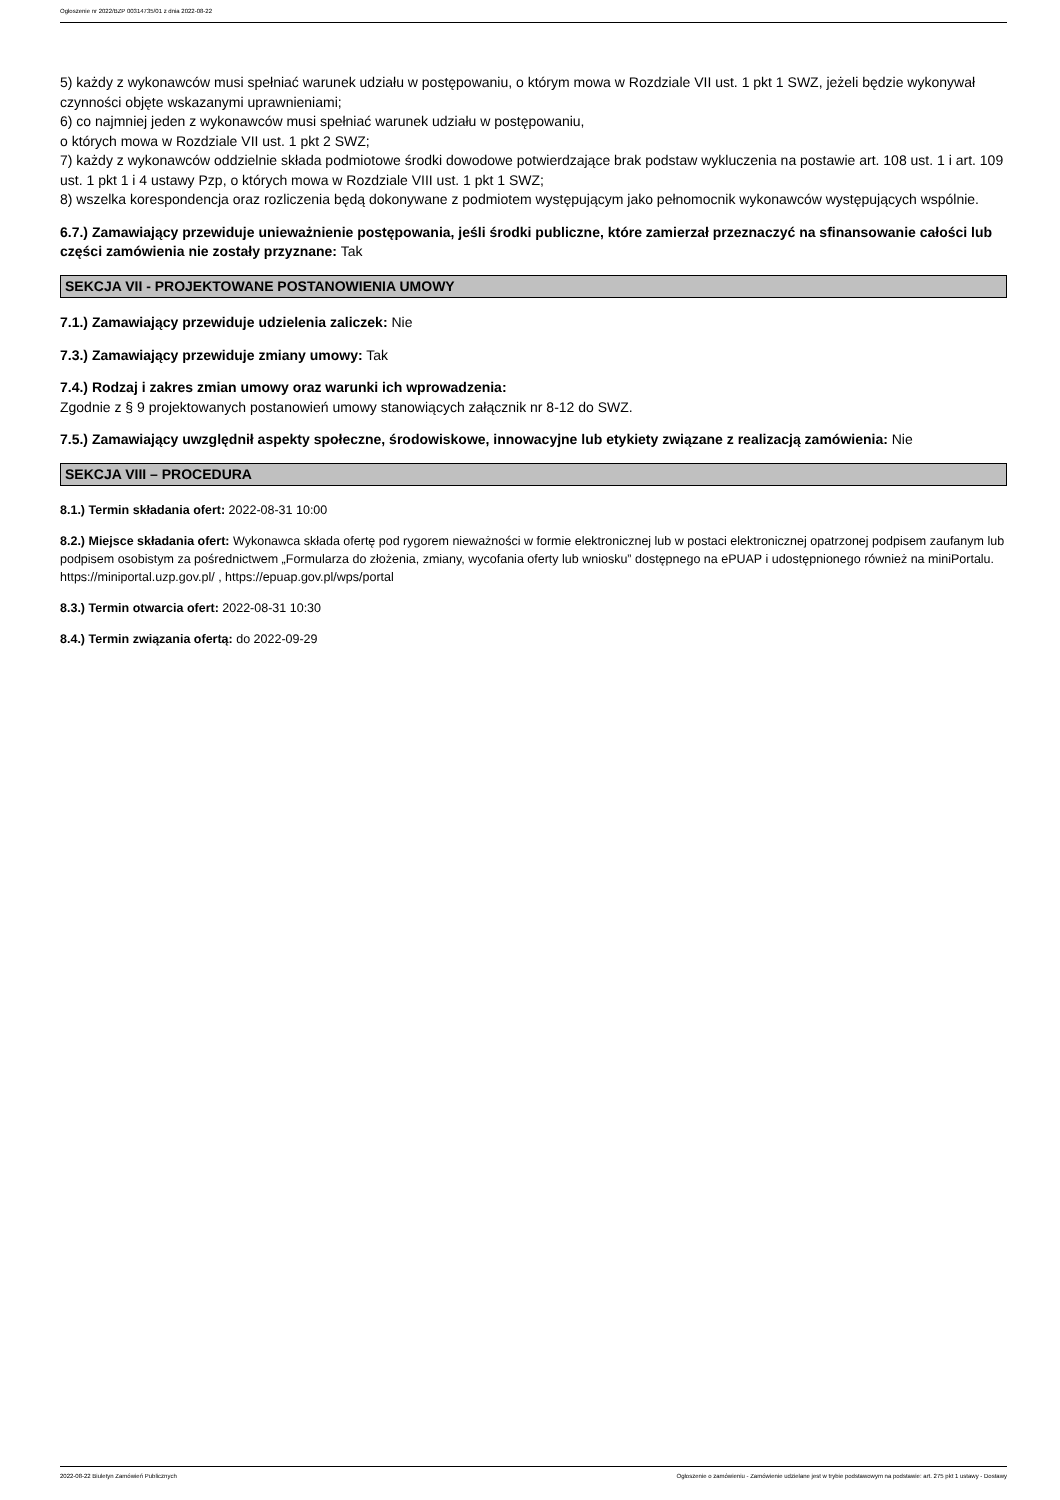Ogłoszenie nr 2022/BZP 00314735/01 z dnia 2022-08-22
5) każdy z wykonawców musi spełniać warunek udziału w postępowaniu, o którym mowa w Rozdziale VII ust. 1 pkt 1 SWZ, jeżeli będzie wykonywał czynności objęte wskazanymi uprawnieniami;
6) co najmniej jeden z wykonawców musi spełniać warunek udziału w postępowaniu,
o których mowa w Rozdziale VII ust. 1 pkt 2 SWZ;
7) każdy z wykonawców oddzielnie składa podmiotowe środki dowodowe potwierdzające brak podstaw wykluczenia na postawie art. 108 ust. 1 i art. 109 ust. 1 pkt 1 i 4 ustawy Pzp, o których mowa w Rozdziale VIII ust. 1 pkt 1 SWZ;
8) wszelka korespondencja oraz rozliczenia będą dokonywane z podmiotem występującym jako pełnomocnik wykonawców występujących wspólnie.
6.7.) Zamawiający przewiduje unieważnienie postępowania, jeśli środki publiczne, które zamierzał przeznaczyć na sfinansowanie całości lub części zamówienia nie zostały przyznane: Tak
SEKCJA VII - PROJEKTOWANE POSTANOWIENIA UMOWY
7.1.) Zamawiający przewiduje udzielenia zaliczek: Nie
7.3.) Zamawiający przewiduje zmiany umowy: Tak
7.4.) Rodzaj i zakres zmian umowy oraz warunki ich wprowadzenia:
Zgodnie z § 9 projektowanych postanowień umowy stanowiących załącznik nr 8-12 do SWZ.
7.5.) Zamawiający uwzględnił aspekty społeczne, środowiskowe, innowacyjne lub etykiety związane z realizacją zamówienia: Nie
SEKCJA VIII – PROCEDURA
8.1.) Termin składania ofert: 2022-08-31 10:00
8.2.) Miejsce składania ofert: Wykonawca składa ofertę pod rygorem nieważności w formie elektronicznej lub w postaci elektronicznej opatrzonej podpisem zaufanym lub podpisem osobistym za pośrednictwem „Formularza do złożenia, zmiany, wycofania oferty lub wniosku” dostępnego na ePUAP i udostępnionego również na miniPortalu. https://miniportal.uzp.gov.pl/ , https://epuap.gov.pl/wps/portal
8.3.) Termin otwarcia ofert: 2022-08-31 10:30
8.4.) Termin związania ofertą: do 2022-09-29
2022-08-22 Biuletyn Zamówień Publicznych Ogłoszenie o zamówieniu - Zamówienie udzielane jest w trybie podstawowym na podstawie: art. 275 pkt 1 ustawy - Dostawy